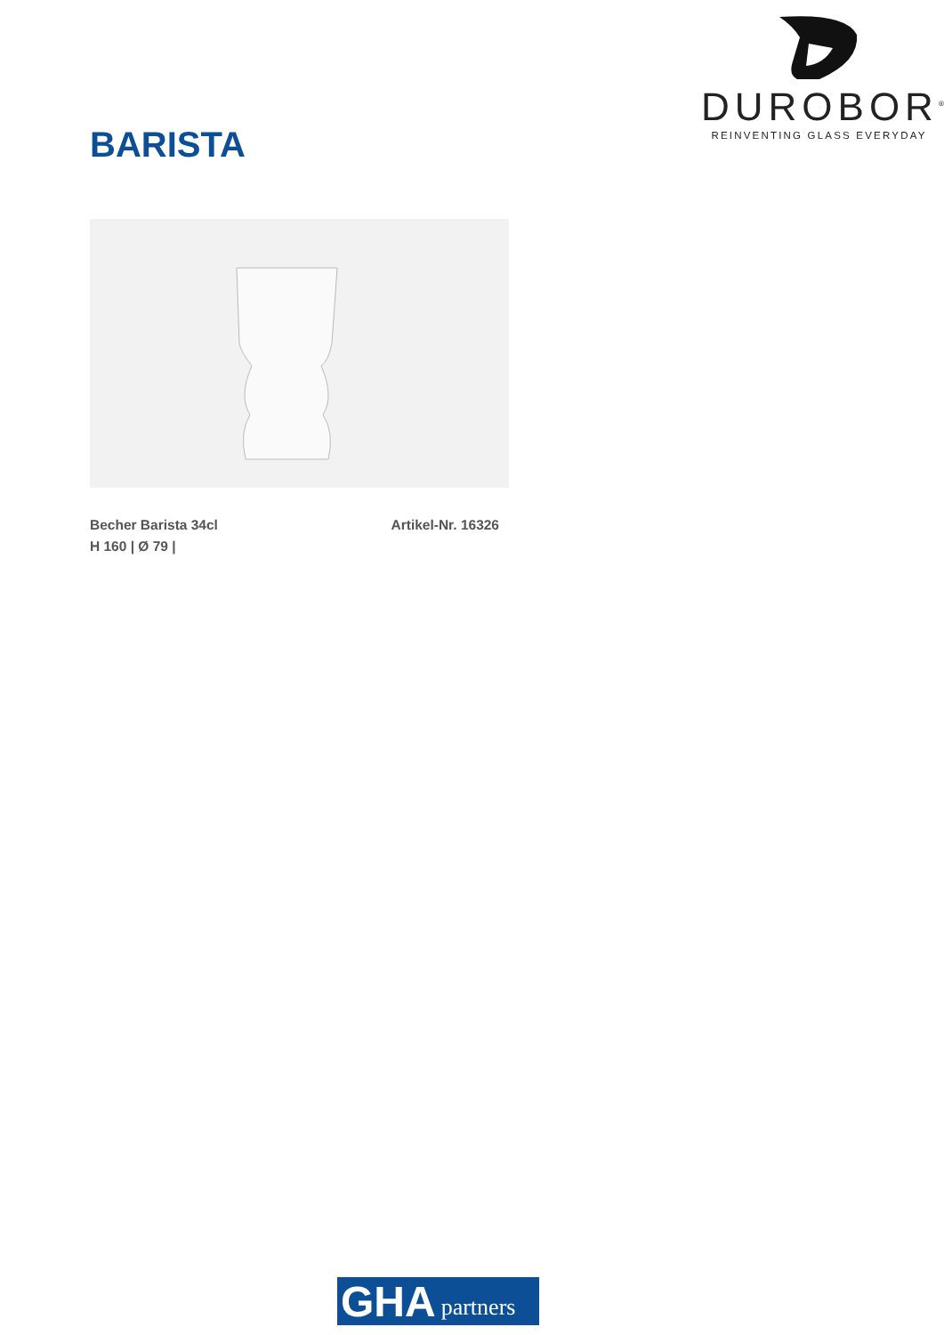DUROBOR<sup>®</sup>
REINVENTING GLASS EVERYDAY
BARISTA
Becher Barista 34cl Artikel-Nr. 16326
H 160 | Ø 79 |
GHA partners